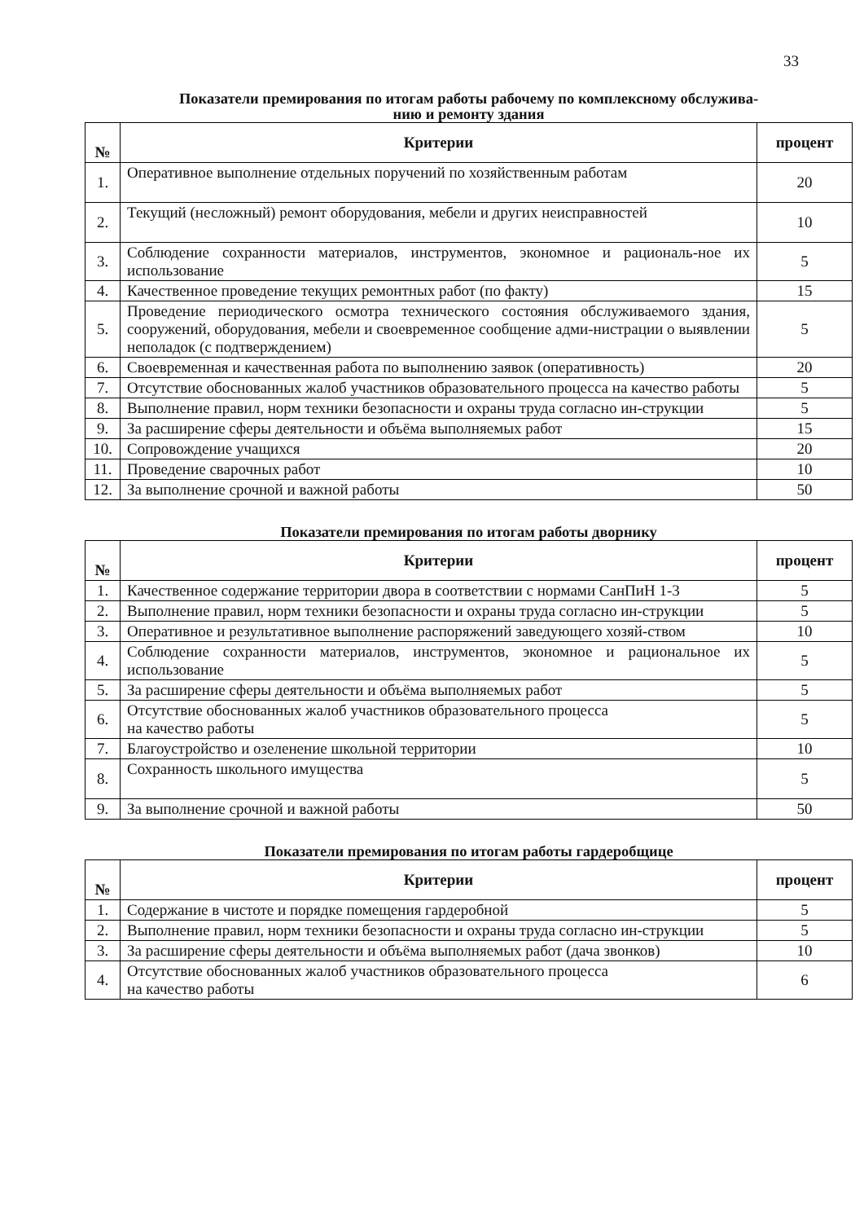33
Показатели премирования по итогам работы рабочему по комплексному обслужива-
нию и ремонту здания
| № | Критерии | процент |
| --- | --- | --- |
| 1. | Оперативное выполнение отдельных поручений по хозяйственным работам | 20 |
| 2. | Текущий (несложный) ремонт оборудования, мебели и других неисправностей | 10 |
| 3. | Соблюдение сохранности материалов, инструментов, экономное и рациональ-ное их использование | 5 |
| 4. | Качественное проведение текущих ремонтных работ (по факту) | 15 |
| 5. | Проведение периодического осмотра технического состояния обслуживаемого здания, сооружений, оборудования, мебели и своевременное сообщение адми-нистрации о выявлении неполадок (с подтверждением) | 5 |
| 6. | Своевременная и качественная работа по выполнению заявок (оперативность) | 20 |
| 7. | Отсутствие обоснованных жалоб участников образовательного процесса на качество работы | 5 |
| 8. | Выполнение правил, норм техники безопасности и охраны труда согласно ин-струкции | 5 |
| 9. | За расширение сферы деятельности и объёма выполняемых работ | 15 |
| 10. | Сопровождение учащихся | 20 |
| 11. | Проведение сварочных работ | 10 |
| 12. | За выполнение срочной и важной работы | 50 |
Показатели премирования по итогам работы дворнику
| № | Критерии | процент |
| --- | --- | --- |
| 1. | Качественное содержание территории двора в соответствии с нормами СанПиН 1-3 | 5 |
| 2. | Выполнение правил, норм техники безопасности и охраны труда согласно ин-струкции | 5 |
| 3. | Оперативное и результативное выполнение распоряжений заведующего хозяй-ством | 10 |
| 4. | Соблюдение сохранности материалов, инструментов, экономное и рациональное их использование | 5 |
| 5. | За расширение сферы деятельности и объёма выполняемых работ | 5 |
| 6. | Отсутствие обоснованных жалоб участников образовательного процесса на качество работы | 5 |
| 7. | Благоустройство и озеленение школьной территории | 10 |
| 8. | Сохранность школьного имущества | 5 |
| 9. | За выполнение срочной и важной работы | 50 |
Показатели премирования по итогам работы гардеробщице
| № | Критерии | процент |
| --- | --- | --- |
| 1. | Содержание в чистоте и порядке помещения гардеробной | 5 |
| 2. | Выполнение правил, норм техники безопасности и охраны труда согласно ин-струкции | 5 |
| 3. | За расширение сферы деятельности и объёма выполняемых работ (дача звонков) | 10 |
| 4. | Отсутствие обоснованных жалоб участников образовательного процесса на качество работы | 6 |